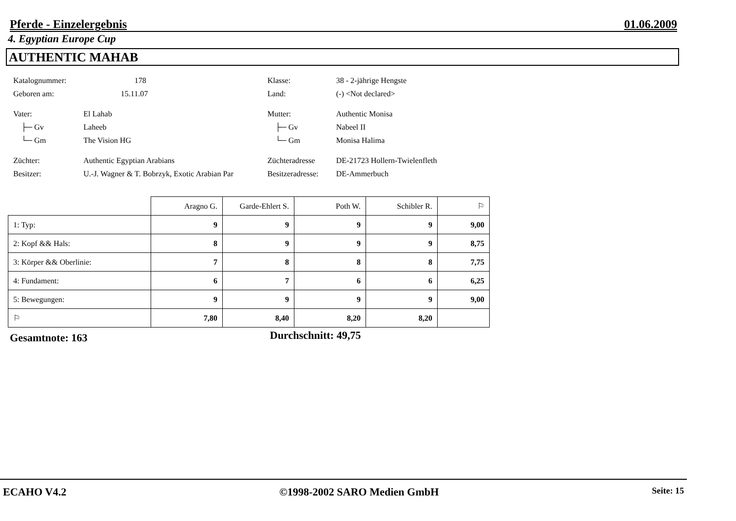Pferde - Einzelergebnis 01.06.2009
4. Egyptian Europe Cup
AUTHENTIC MAHAB
Katalognummer: 178 Klasse: 38 - 2-jährige Hengste
Geboren am: 15.11.07 Land: (-) <Not declared>
Vater: El Lahab Mutter: Authentic Monisa
├─ Gv Laheeb ├─ Gv Nabeel II
└─ Gm The Vision HG └─ Gm Monisa Halima
Züchter: Authentic Egyptian Arabians Züchteradresse DE-21723 Hollern-Twielenfleth
Besitzer: U.-J. Wagner & T. Bobrzyk, Exotic Arabian Par Besitzeradresse: DE-Ammerbuch
| | Aragno G. | Garde-Ehlert S. | Poth W. | Schibler R. | ⚐ |
| 1: Typ: | 9 | 9 | 9 | 9 | 9,00 |
| 2: Kopf && Hals: | 8 | 9 | 9 | 9 | 8,75 |
| 3: Körper && Oberlinie: | 7 | 8 | 8 | 8 | 7,75 |
| 4: Fundament: | 6 | 7 | 6 | 6 | 6,25 |
| 5: Bewegungen: | 9 | 9 | 9 | 9 | 9,00 |
| ⚐ | 7,80 | 8,40 | 8,20 | 8,20 | |
Gesamtnote: 163 Durchschnitt: 49,75
ECAHO V4.2 ©1998-2002 SARO Medien GmbH Seite: 15